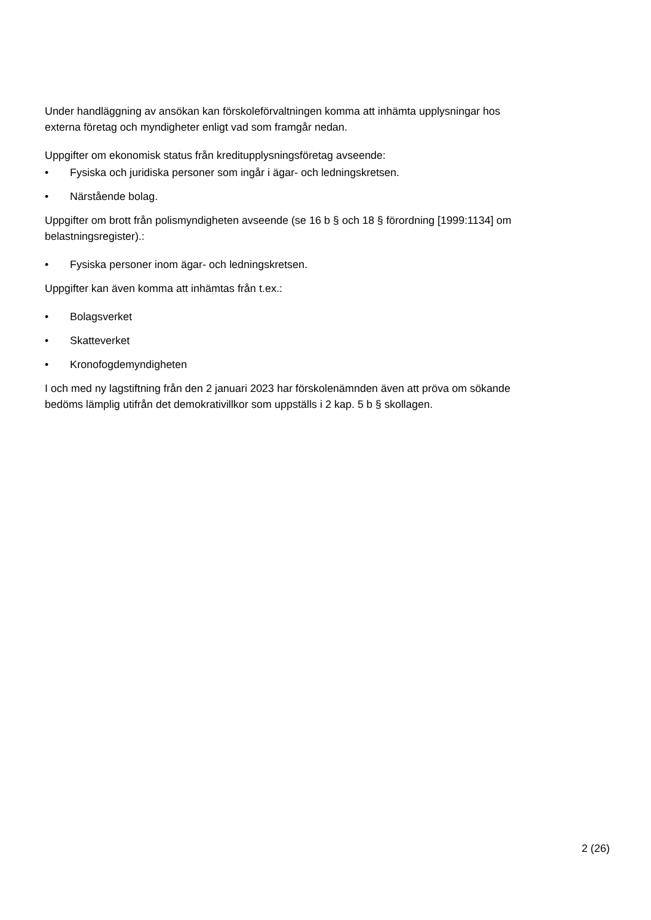Under handläggning av ansökan kan förskoleförvaltningen komma att inhämta upplysningar hos externa företag och myndigheter enligt vad som framgår nedan.
Uppgifter om ekonomisk status från kreditupplysningsföretag avseende:
• Fysiska och juridiska personer som ingår i ägar- och ledningskretsen.
• Närstående bolag.
Uppgifter om brott från polismyndigheten avseende (se 16 b § och 18 § förordning [1999:1134] om belastningsregister).:
• Fysiska personer inom ägar- och ledningskretsen.
Uppgifter kan även komma att inhämtas från t.ex.:
• Bolagsverket
• Skatteverket
• Kronofogdemyndigheten
I och med ny lagstiftning från den 2 januari 2023 har förskolenämnden även att pröva om sökande bedöms lämplig utifrån det demokrativillkor som uppställs i 2 kap. 5 b § skollagen.
2 (26)